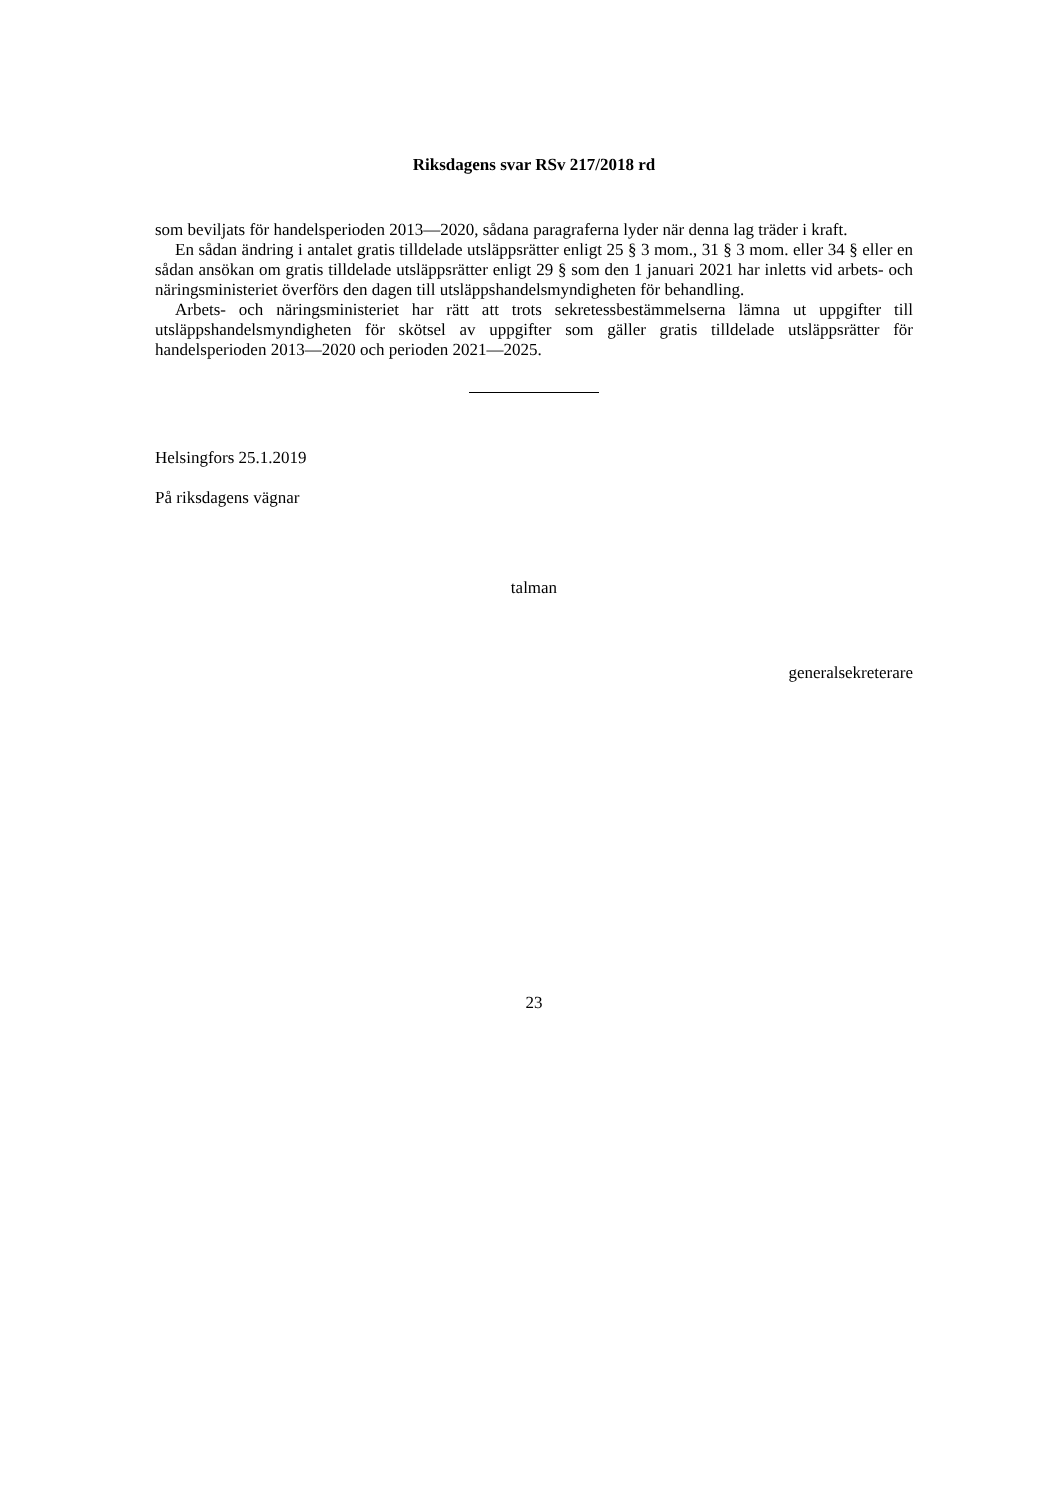Riksdagens svar RSv 217/2018 rd
som beviljats för handelsperioden 2013—2020, sådana paragraferna lyder när denna lag träder i kraft.
En sådan ändring i antalet gratis tilldelade utsläppsrätter enligt 25 § 3 mom., 31 § 3 mom. eller 34 § eller en sådan ansökan om gratis tilldelade utsläppsrätter enligt 29 § som den 1 januari 2021 har inletts vid arbets- och näringsministeriet överförs den dagen till utsläppshandelsmyndigheten för behandling.
Arbets- och näringsministeriet har rätt att trots sekretessbestämmelserna lämna ut uppgifter till utsläppshandelsmyndigheten för skötsel av uppgifter som gäller gratis tilldelade utsläppsrätter för handelsperioden 2013—2020 och perioden 2021—2025.
Helsingfors 25.1.2019
På riksdagens vägnar
talman
generalsekreterare
23